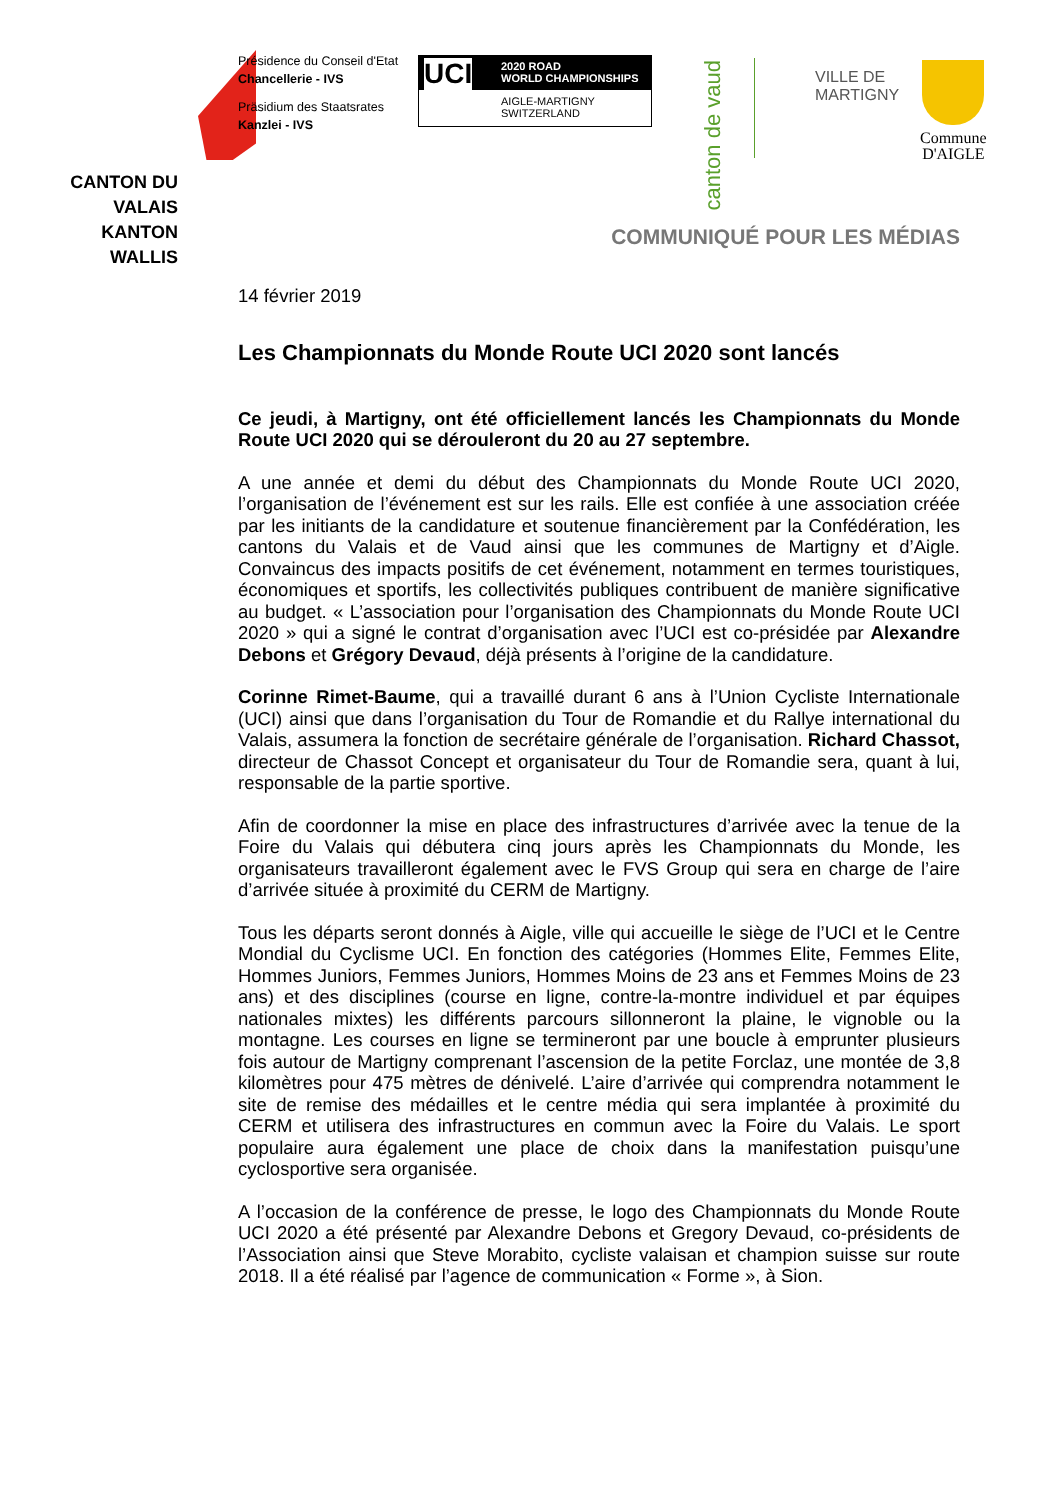CANTON DU VALAIS
KANTON WALLIS
Présidence du Conseil d'Etat
Chancellerie - IVS
Präsidium des Staatsrates
Kanzlei - IVS
UCI
2020 ROAD
WORLD CHAMPIONSHIPS
AIGLE-MARTIGNY
SWITZERLAND
canton de vaud
VILLE DE
MARTIGNY
Commune
D'AIGLE
COMMUNIQUÉ POUR LES MÉDIAS
14 février 2019
Les Championnats du Monde Route UCI 2020 sont lancés
Ce jeudi, à Martigny, ont été officiellement lancés les Championnats du Monde Route UCI 2020 qui se dérouleront du 20 au 27 septembre.
A une année et demi du début des Championnats du Monde Route UCI 2020, l’organisation de l’événement est sur les rails. Elle est confiée à une association créée par les initiants de la candidature et soutenue financièrement par la Confédération, les cantons du Valais et de Vaud ainsi que les communes de Martigny et d’Aigle. Convaincus des impacts positifs de cet événement, notamment en termes touristiques, économiques et sportifs, les collectivités publiques contribuent de manière significative au budget. « L’association pour l’organisation des Championnats du Monde Route UCI 2020 » qui a signé le contrat d’organisation avec l’UCI est co-présidée par Alexandre Debons et Grégory Devaud, déjà présents à l’origine de la candidature.
Corinne Rimet-Baume, qui a travaillé durant 6 ans à l’Union Cycliste Internationale (UCI) ainsi que dans l’organisation du Tour de Romandie et du Rallye international du Valais, assumera la fonction de secrétaire générale de l’organisation. Richard Chassot, directeur de Chassot Concept et organisateur du Tour de Romandie sera, quant à lui, responsable de la partie sportive.
Afin de coordonner la mise en place des infrastructures d’arrivée avec la tenue de la Foire du Valais qui débutera cinq jours après les Championnats du Monde, les organisateurs travailleront également avec le FVS Group qui sera en charge de l’aire d’arrivée située à proximité du CERM de Martigny.
Tous les départs seront donnés à Aigle, ville qui accueille le siège de l’UCI et le Centre Mondial du Cyclisme UCI. En fonction des catégories (Hommes Elite, Femmes Elite, Hommes Juniors, Femmes Juniors, Hommes Moins de 23 ans et Femmes Moins de 23 ans) et des disciplines (course en ligne, contre-la-montre individuel et par équipes nationales mixtes) les différents parcours sillonneront la plaine, le vignoble ou la montagne. Les courses en ligne se termineront par une boucle à emprunter plusieurs fois autour de Martigny comprenant l’ascension de la petite Forclaz, une montée de 3,8 kilomètres pour 475 mètres de dénivelé. L’aire d’arrivée qui comprendra notamment le site de remise des médailles et le centre média qui sera implantée à proximité du CERM et utilisera des infrastructures en commun avec la Foire du Valais. Le sport populaire aura également une place de choix dans la manifestation puisqu’une cyclosportive sera organisée.
A l’occasion de la conférence de presse, le logo des Championnats du Monde Route UCI 2020 a été présenté par Alexandre Debons et Gregory Devaud, co-présidents de l’Association ainsi que Steve Morabito, cycliste valaisan et champion suisse sur route 2018. Il a été réalisé par l’agence de communication « Forme », à Sion.